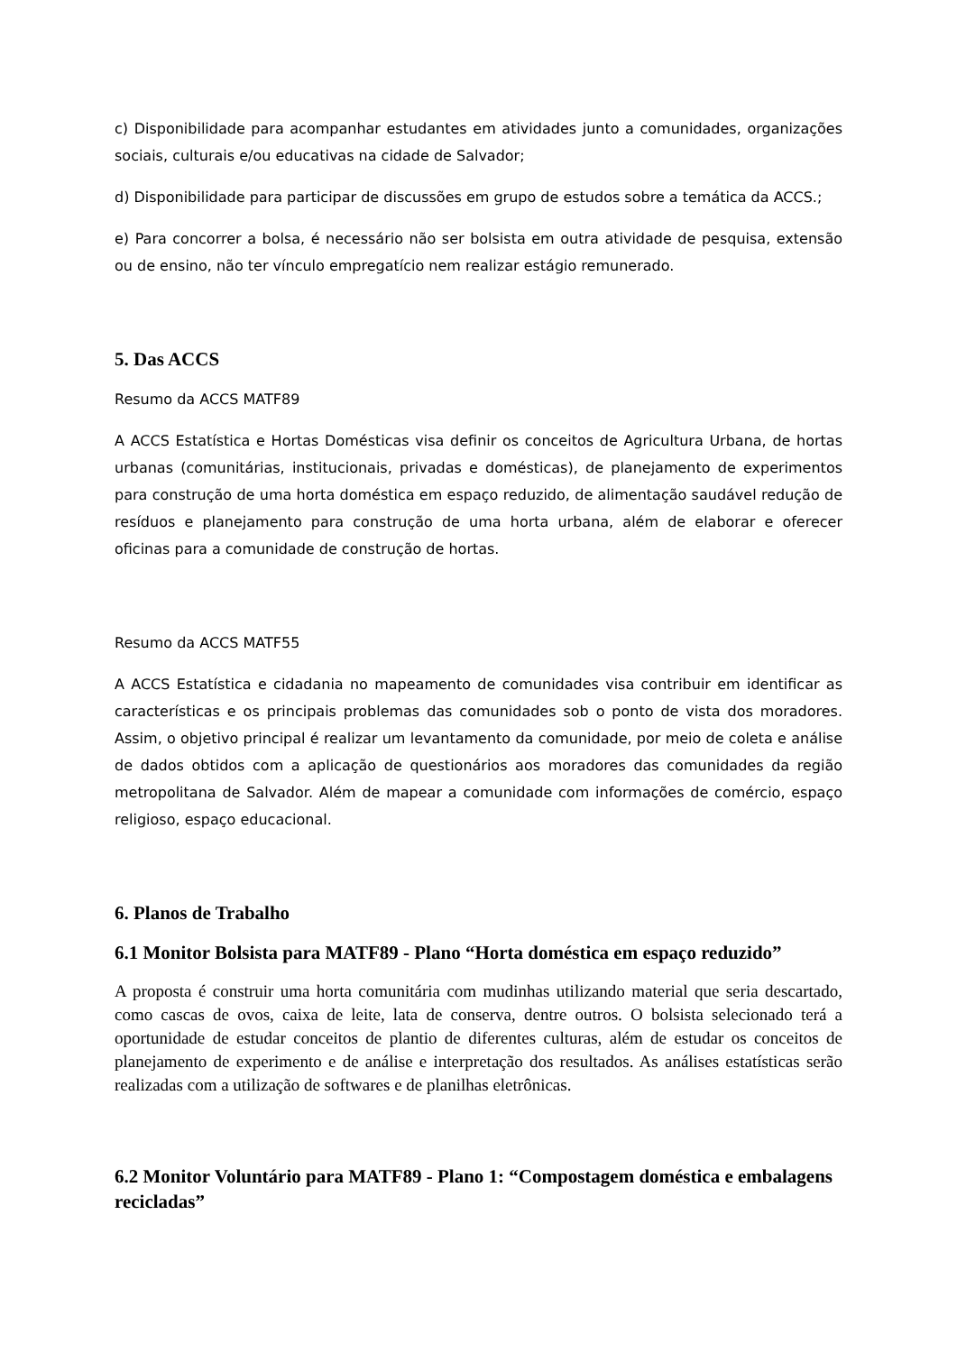c) Disponibilidade para acompanhar estudantes em atividades junto a comunidades, organizações sociais, culturais e/ou educativas na cidade de Salvador;
d) Disponibilidade para participar de discussões em grupo de estudos sobre a temática da ACCS.;
e) Para concorrer a bolsa, é necessário não ser bolsista em outra atividade de pesquisa, extensão ou de ensino, não ter vínculo empregatício nem realizar estágio remunerado.
5. Das ACCS
Resumo da ACCS MATF89
A ACCS Estatística e Hortas Domésticas visa definir os conceitos de Agricultura Urbana, de hortas urbanas (comunitárias, institucionais, privadas e domésticas), de planejamento de experimentos para construção de uma horta doméstica em espaço reduzido, de alimentação saudável redução de resíduos e planejamento para construção de uma horta urbana, além de elaborar e oferecer oficinas para a comunidade de construção de hortas.
Resumo da ACCS MATF55
A ACCS Estatística e cidadania no mapeamento de comunidades visa contribuir em identificar as características e os principais problemas das comunidades sob o ponto de vista dos moradores. Assim, o objetivo principal é realizar um levantamento da comunidade, por meio de coleta e análise de dados obtidos com a aplicação de questionários aos moradores das comunidades da região metropolitana de Salvador. Além de mapear a comunidade com informações de comércio, espaço religioso, espaço educacional.
6. Planos de Trabalho
6.1 Monitor Bolsista para MATF89 - Plano “Horta doméstica em espaço reduzido”
A proposta é construir uma horta comunitária com mudinhas utilizando material que seria descartado, como cascas de ovos, caixa de leite, lata de conserva, dentre outros. O bolsista selecionado terá a oportunidade de estudar conceitos de plantio de diferentes culturas, além de estudar os conceitos de planejamento de experimento e de análise e interpretação dos resultados. As análises estatísticas serão realizadas com a utilização de softwares e de planilhas eletrônicas.
6.2 Monitor Voluntário para MATF89 - Plano 1: “Compostagem doméstica e embalagens recicladas”